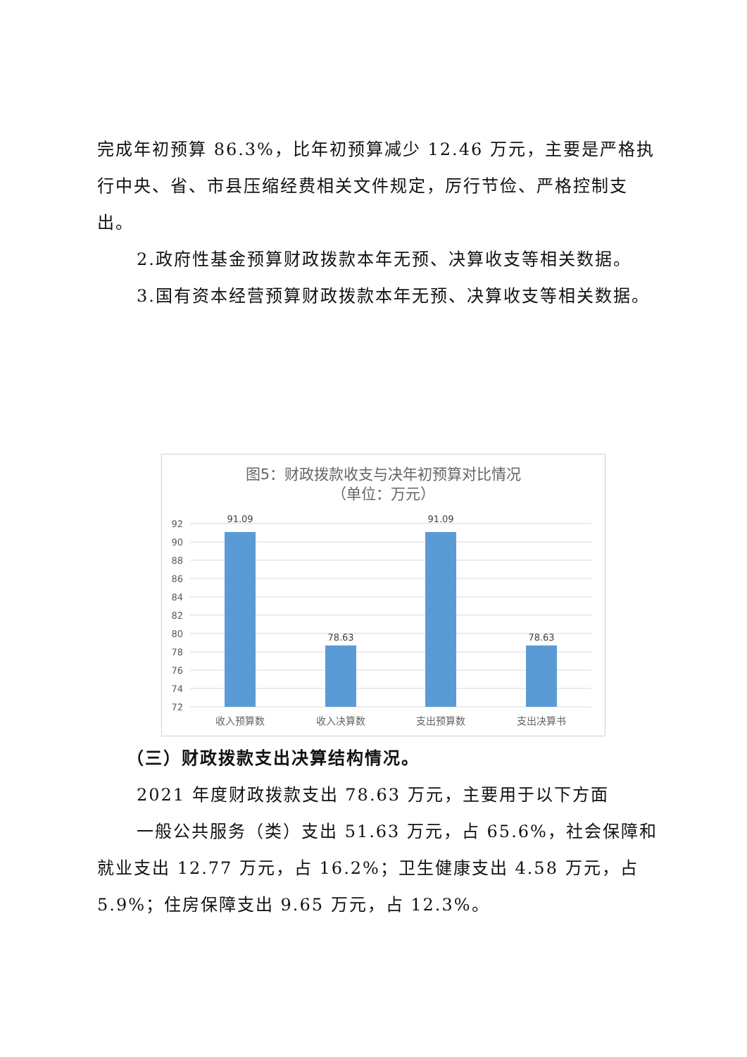完成年初预算 86.3%，比年初预算减少 12.46 万元，主要是严格执行中央、省、市县压缩经费相关文件规定，厉行节俭、严格控制支出。
2.政府性基金预算财政拨款本年无预、决算收支等相关数据。
3.国有资本经营预算财政拨款本年无预、决算收支等相关数据。
图5：财政拨款收支与决年初预算对比情况
（单位：万元）
92
90
88
86
84
82
80
78
76
74
72
91.09
78.63
91.09
78.63
收入预算数
收入决算数
支出预算数
支出决算书
（三）财政拨款支出决算结构情况。
2021 年度财政拨款支出 78.63 万元，主要用于以下方面
一般公共服务（类）支出 51.63 万元，占 65.6%，社会保障和就业支出 12.77 万元，占 16.2%；卫生健康支出 4.58 万元，占 5.9%；住房保障支出 9.65 万元，占 12.3%。